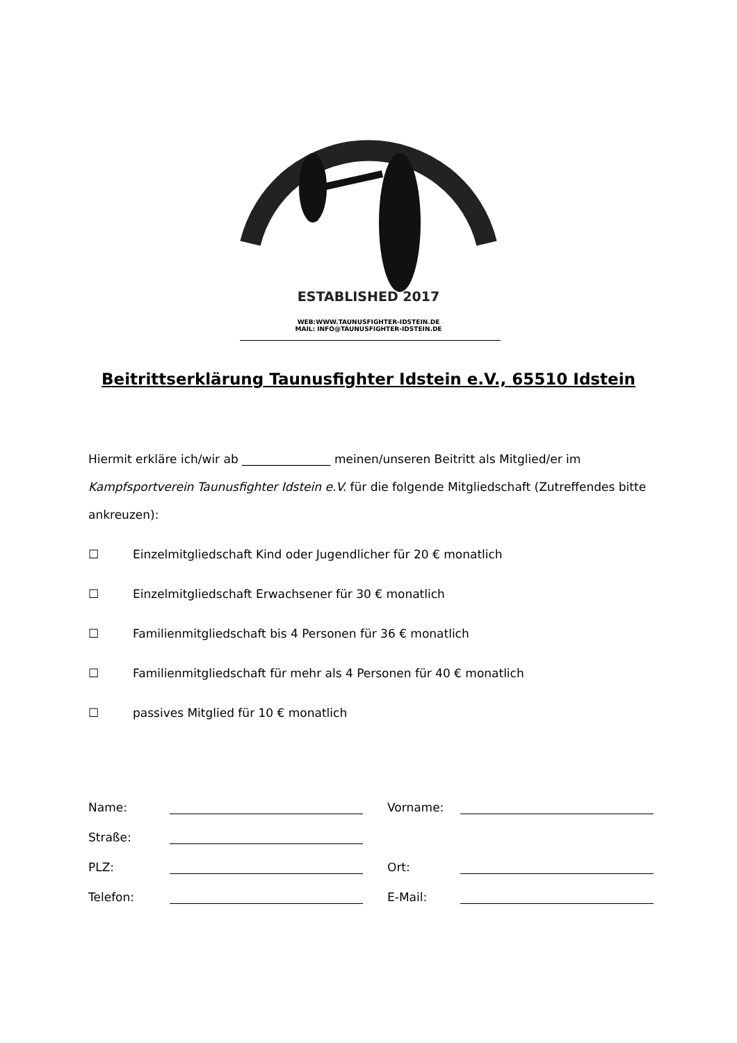ESTABLISHED 2017
WEB:WWW.TAUNUSFIGHTER-IDSTEIN.DE
MAIL: INFO@TAUNUSFIGHTER-IDSTEIN.DE
Beitrittserklärung Taunusfighter Idstein e.V., 65510 Idstein
Hiermit erkläre ich/wir ab _______________ meinen/unseren Beitritt als Mitglied/er im Kampfsportverein Taunusfighter Idstein e.V. für die folgende Mitgliedschaft (Zutreffendes bitte ankreuzen):
☐ Einzelmitgliedschaft Kind oder Jugendlicher für 20 € monatlich
☐ Einzelmitgliedschaft Erwachsener für 30 € monatlich
☐ Familienmitgliedschaft bis 4 Personen für 36 € monatlich
☐ Familienmitgliedschaft für mehr als 4 Personen für 40 € monatlich
☐ passives Mitglied für 10 € monatlich
| Name: | | Vorname: | |
| Straße: | | | |
| PLZ: | | Ort: | |
| Telefon: | | E-Mail: | |